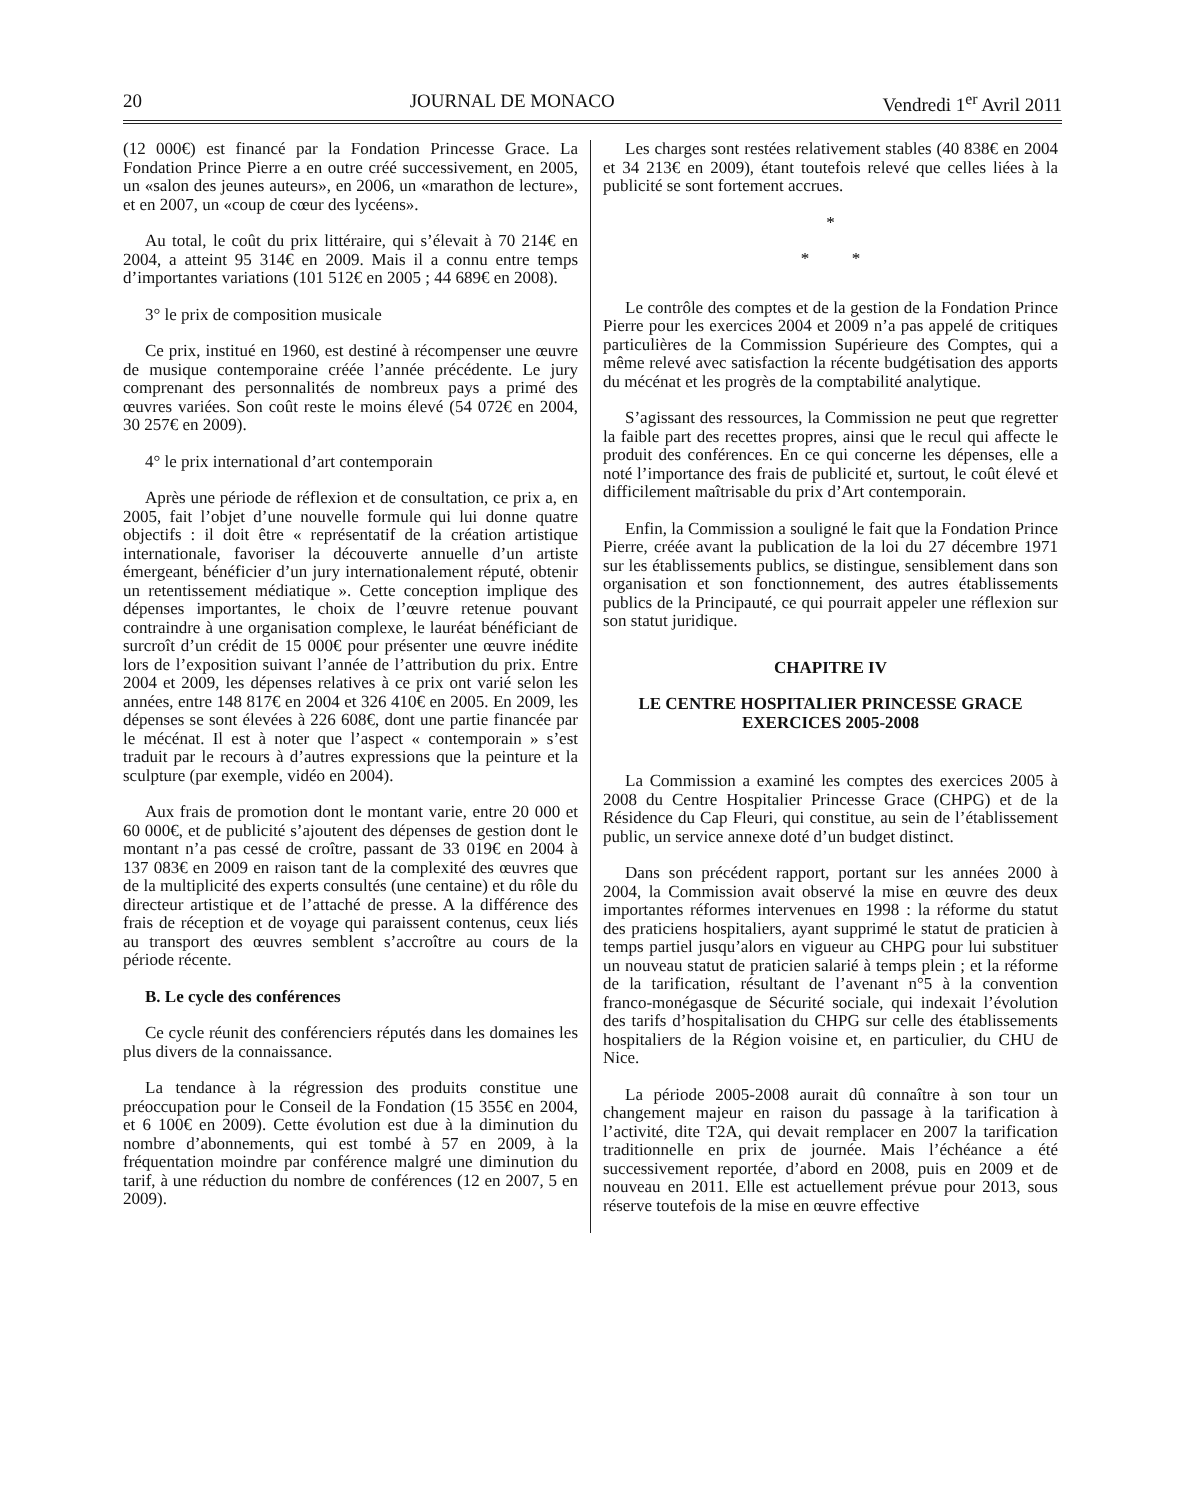20 JOURNAL DE MONACO Vendredi 1<sup>er</sup> Avril 2011
(12 000€) est financé par la Fondation Princesse Grace. La Fondation Prince Pierre a en outre créé successivement, en 2005, un «salon des jeunes auteurs», en 2006, un «marathon de lecture», et en 2007, un «coup de cœur des lycéens».
Au total, le coût du prix littéraire, qui s’élevait à 70 214€ en 2004, a atteint 95 314€ en 2009. Mais il a connu entre temps d’importantes variations (101 512€ en 2005 ; 44 689€ en 2008).
3° le prix de composition musicale
Ce prix, institué en 1960, est destiné à récompenser une œuvre de musique contemporaine créée l’année précédente. Le jury comprenant des personnalités de nombreux pays a primé des œuvres variées. Son coût reste le moins élevé (54 072€ en 2004, 30 257€ en 2009).
4° le prix international d’art contemporain
Après une période de réflexion et de consultation, ce prix a, en 2005, fait l’objet d’une nouvelle formule qui lui donne quatre objectifs : il doit être « représentatif de la création artistique internationale, favoriser la découverte annuelle d’un artiste émergeant, bénéficier d’un jury internationalement réputé, obtenir un retentissement médiatique ». Cette conception implique des dépenses importantes, le choix de l’œuvre retenue pouvant contraindre à une organisation complexe, le lauréat bénéficiant de surcroît d’un crédit de 15 000€ pour présenter une œuvre inédite lors de l’exposition suivant l’année de l’attribution du prix. Entre 2004 et 2009, les dépenses relatives à ce prix ont varié selon les années, entre 148 817€ en 2004 et 326 410€ en 2005. En 2009, les dépenses se sont élevées à 226 608€, dont une partie financée par le mécénat. Il est à noter que l’aspect « contemporain » s’est traduit par le recours à d’autres expressions que la peinture et la sculpture (par exemple, vidéo en 2004).
Aux frais de promotion dont le montant varie, entre 20 000 et 60 000€, et de publicité s’ajoutent des dépenses de gestion dont le montant n’a pas cessé de croître, passant de 33 019€ en 2004 à 137 083€ en 2009 en raison tant de la complexité des œuvres que de la multiplicité des experts consultés (une centaine) et du rôle du directeur artistique et de l’attaché de presse. A la différence des frais de réception et de voyage qui paraissent contenus, ceux liés au transport des œuvres semblent s’accroître au cours de la période récente.
B. Le cycle des conférences
Ce cycle réunit des conférenciers réputés dans les domaines les plus divers de la connaissance.
La tendance à la régression des produits constitue une préoccupation pour le Conseil de la Fondation (15 355€ en 2004, et 6 100€ en 2009). Cette évolution est due à la diminution du nombre d’abonnements, qui est tombé à 57 en 2009, à la fréquentation moindre par conférence malgré une diminution du tarif, à une réduction du nombre de conférences (12 en 2007, 5 en 2009).
Les charges sont restées relativement stables (40 838€ en 2004 et 34 213€ en 2009), étant toutefois relevé que celles liées à la publicité se sont fortement accrues.
*
* *
Le contrôle des comptes et de la gestion de la Fondation Prince Pierre pour les exercices 2004 et 2009 n’a pas appelé de critiques particulières de la Commission Supérieure des Comptes, qui a même relevé avec satisfaction la récente budgétisation des apports du mécénat et les progrès de la comptabilité analytique.
S’agissant des ressources, la Commission ne peut que regretter la faible part des recettes propres, ainsi que le recul qui affecte le produit des conférences. En ce qui concerne les dépenses, elle a noté l’importance des frais de publicité et, surtout, le coût élevé et difficilement maîtrisable du prix d’Art contemporain.
Enfin, la Commission a souligné le fait que la Fondation Prince Pierre, créée avant la publication de la loi du 27 décembre 1971 sur les établissements publics, se distingue, sensiblement dans son organisation et son fonctionnement, des autres établissements publics de la Principauté, ce qui pourrait appeler une réflexion sur son statut juridique.
CHAPITRE IV
LE CENTRE HOSPITALIER PRINCESSE GRACE
EXERCICES 2005-2008
La Commission a examiné les comptes des exercices 2005 à 2008 du Centre Hospitalier Princesse Grace (CHPG) et de la Résidence du Cap Fleuri, qui constitue, au sein de l’établissement public, un service annexe doté d’un budget distinct.
Dans son précédent rapport, portant sur les années 2000 à 2004, la Commission avait observé la mise en œuvre des deux importantes réformes intervenues en 1998 : la réforme du statut des praticiens hospitaliers, ayant supprimé le statut de praticien à temps partiel jusqu’alors en vigueur au CHPG pour lui substituer un nouveau statut de praticien salarié à temps plein ; et la réforme de la tarification, résultant de l’avenant n°5 à la convention franco-monégasque de Sécurité sociale, qui indexait l’évolution des tarifs d’hospitalisation du CHPG sur celle des établissements hospitaliers de la Région voisine et, en particulier, du CHU de Nice.
La période 2005-2008 aurait dû connaître à son tour un changement majeur en raison du passage à la tarification à l’activité, dite T2A, qui devait remplacer en 2007 la tarification traditionnelle en prix de journée. Mais l’échéance a été successivement reportée, d’abord en 2008, puis en 2009 et de nouveau en 2011. Elle est actuellement prévue pour 2013, sous réserve toutefois de la mise en œuvre effective